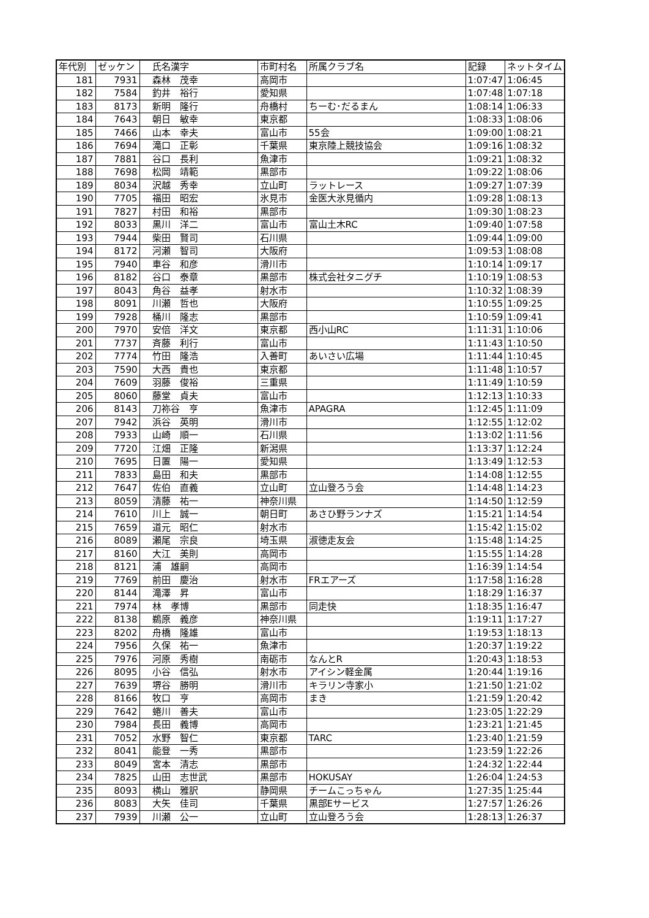| 年代別 | ゼッケン | 氏名漢字 | 市町村名 | 所属クラブ名 | 記録 | ネットタイム |
| --- | --- | --- | --- | --- | --- | --- |
| 181 | 7931 | 森林 茂幸 | 高岡市 | | 1:07:47 | 1:06:45 |
| 182 | 7584 | 釣井 裕行 | 愛知県 | | 1:07:48 | 1:07:18 |
| 183 | 8173 | 新明 隆行 | 舟橋村 | ちーむ･だるまん | 1:08:14 | 1:06:33 |
| 184 | 7643 | 朝日 敏幸 | 東京都 | | 1:08:33 | 1:08:06 |
| 185 | 7466 | 山本 幸夫 | 富山市 | 55会 | 1:09:00 | 1:08:21 |
| 186 | 7694 | 滝口 正彰 | 千葉県 | 東京陸上競技協会 | 1:09:16 | 1:08:32 |
| 187 | 7881 | 谷口 長利 | 魚津市 | | 1:09:21 | 1:08:32 |
| 188 | 7698 | 松岡 靖範 | 黒部市 | | 1:09:22 | 1:08:06 |
| 189 | 8034 | 沢越 秀幸 | 立山町 | ラットレース | 1:09:27 | 1:07:39 |
| 190 | 7705 | 福田 昭宏 | 氷見市 | 金医大氷見循内 | 1:09:28 | 1:08:13 |
| 191 | 7827 | 村田 和裕 | 黒部市 | | 1:09:30 | 1:08:23 |
| 192 | 8033 | 黒川 洋二 | 富山市 | 富山土木RC | 1:09:40 | 1:07:58 |
| 193 | 7944 | 柴田 賢司 | 石川県 | | 1:09:44 | 1:09:00 |
| 194 | 8172 | 河瀬 智司 | 大阪府 | | 1:09:53 | 1:08:08 |
| 195 | 7940 | 車谷 和彦 | 滑川市 | | 1:10:14 | 1:09:17 |
| 196 | 8182 | 谷口 泰章 | 黒部市 | 株式会社タニグチ | 1:10:19 | 1:08:53 |
| 197 | 8043 | 角谷 益孝 | 射水市 | | 1:10:32 | 1:08:39 |
| 198 | 8091 | 川瀬 哲也 | 大阪府 | | 1:10:55 | 1:09:25 |
| 199 | 7928 | 桶川 隆志 | 黒部市 | | 1:10:59 | 1:09:41 |
| 200 | 7970 | 安倍 洋文 | 東京都 | 西小山RC | 1:11:31 | 1:10:06 |
| 201 | 7737 | 斉藤 利行 | 富山市 | | 1:11:43 | 1:10:50 |
| 202 | 7774 | 竹田 隆浩 | 入善町 | あいさい広場 | 1:11:44 | 1:10:45 |
| 203 | 7590 | 大西 貴也 | 東京都 | | 1:11:48 | 1:10:57 |
| 204 | 7609 | 羽藤 俊裕 | 三重県 | | 1:11:49 | 1:10:59 |
| 205 | 8060 | 藤堂 貞夫 | 富山市 | | 1:12:13 | 1:10:33 |
| 206 | 8143 | 刀祢谷 亨 | 魚津市 | APAGRA | 1:12:45 | 1:11:09 |
| 207 | 7942 | 浜谷 英明 | 滑川市 | | 1:12:55 | 1:12:02 |
| 208 | 7933 | 山崎 順一 | 石川県 | | 1:13:02 | 1:11:56 |
| 209 | 7720 | 江畑 正隆 | 新潟県 | | 1:13:37 | 1:12:24 |
| 210 | 7695 | 日置 陽一 | 愛知県 | | 1:13:49 | 1:12:53 |
| 211 | 7833 | 島田 和夫 | 黒部市 | | 1:14:08 | 1:12:55 |
| 212 | 7647 | 佐伯 直義 | 立山町 | 立山登ろう会 | 1:14:48 | 1:14:23 |
| 213 | 8059 | 清藤 祐一 | 神奈川県 | | 1:14:50 | 1:12:59 |
| 214 | 7610 | 川上 誠一 | 朝日町 | あさひ野ランナズ | 1:15:21 | 1:14:54 |
| 215 | 7659 | 道元 昭仁 | 射水市 | | 1:15:42 | 1:15:02 |
| 216 | 8089 | 瀬尾 宗良 | 埼玉県 | 淑徳走友会 | 1:15:48 | 1:14:25 |
| 217 | 8160 | 大江 美則 | 高岡市 | | 1:15:55 | 1:14:28 |
| 218 | 8121 | 浦 雄嗣 | 高岡市 | | 1:16:39 | 1:14:54 |
| 219 | 7769 | 前田 慶治 | 射水市 | FRエアーズ | 1:17:58 | 1:16:28 |
| 220 | 8144 | 滝澤 昇 | 富山市 | | 1:18:29 | 1:16:37 |
| 221 | 7974 | 林 孝博 | 黒部市 | 同走快 | 1:18:35 | 1:16:47 |
| 222 | 8138 | 鵜原 義彦 | 神奈川県 | | 1:19:11 | 1:17:27 |
| 223 | 8202 | 舟橋 隆雄 | 富山市 | | 1:19:53 | 1:18:13 |
| 224 | 7956 | 久保 祐一 | 魚津市 | | 1:20:37 | 1:19:22 |
| 225 | 7976 | 河原 秀樹 | 南砺市 | なんとR | 1:20:43 | 1:18:53 |
| 226 | 8095 | 小谷 信弘 | 射水市 | アイシン軽金属 | 1:20:44 | 1:19:16 |
| 227 | 7639 | 堺谷 勝明 | 滑川市 | キラリン寺家小 | 1:21:50 | 1:21:02 |
| 228 | 8166 | 牧口 亨 | 高岡市 | まき | 1:21:59 | 1:20:42 |
| 229 | 7642 | 蜷川 善夫 | 富山市 | | 1:23:05 | 1:22:29 |
| 230 | 7984 | 長田 義博 | 高岡市 | | 1:23:21 | 1:21:45 |
| 231 | 7052 | 水野 智仁 | 東京都 | TARC | 1:23:40 | 1:21:59 |
| 232 | 8041 | 能登 一秀 | 黒部市 | | 1:23:59 | 1:22:26 |
| 233 | 8049 | 宮本 清志 | 黒部市 | | 1:24:32 | 1:22:44 |
| 234 | 7825 | 山田 志世武 | 黒部市 | HOKUSAY | 1:26:04 | 1:24:53 |
| 235 | 8093 | 横山 雅訳 | 静岡県 | チームこっちゃん | 1:27:35 | 1:25:44 |
| 236 | 8083 | 大矢 佳司 | 千葉県 | 黒部Eサービス | 1:27:57 | 1:26:26 |
| 237 | 7939 | 川瀬 公一 | 立山町 | 立山登ろう会 | 1:28:13 | 1:26:37 |